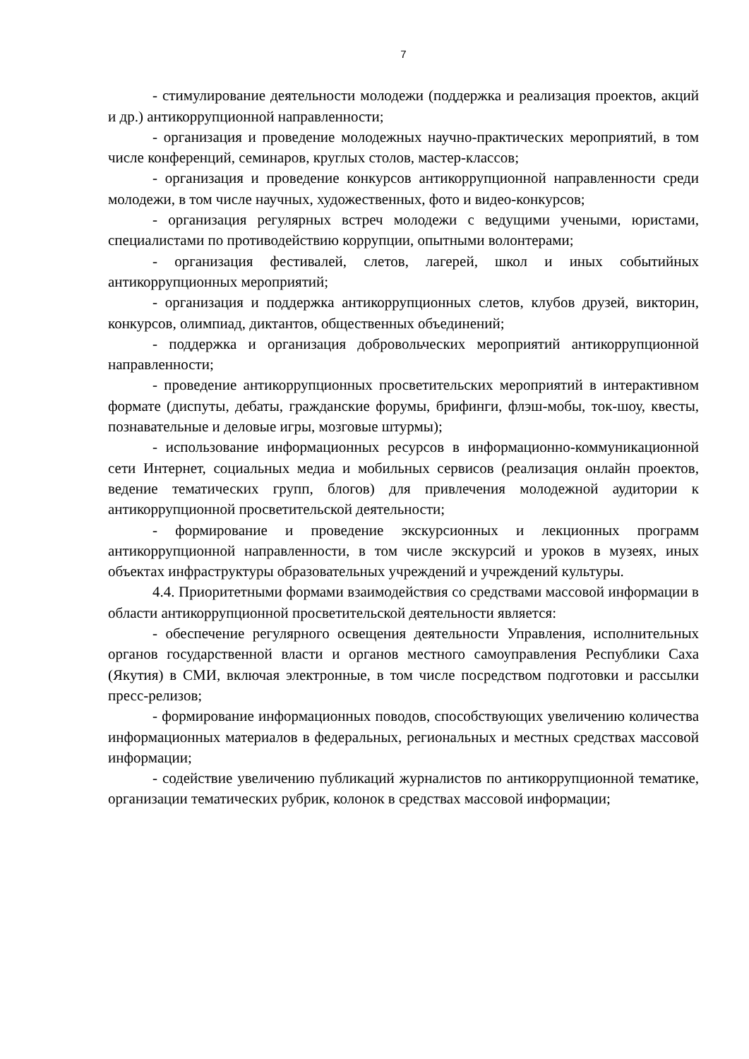7
- стимулирование деятельности молодежи (поддержка и реализация проектов, акций и др.) антикоррупционной направленности;
- организация и проведение молодежных научно-практических мероприятий, в том числе конференций, семинаров, круглых столов, мастер-классов;
- организация и проведение конкурсов антикоррупционной направленности среди молодежи, в том числе научных, художественных, фото и видео-конкурсов;
- организация регулярных встреч молодежи с ведущими учеными, юристами, специалистами по противодействию коррупции, опытными волонтерами;
- организация фестивалей, слетов, лагерей, школ и иных событийных антикоррупционных мероприятий;
- организация и поддержка антикоррупционных слетов, клубов друзей, викторин, конкурсов, олимпиад, диктантов, общественных объединений;
- поддержка и организация добровольческих мероприятий антикоррупционной направленности;
- проведение антикоррупционных просветительских мероприятий в интерактивном формате (диспуты, дебаты, гражданские форумы, брифинги, флэш-мобы, ток-шоу, квесты, познавательные и деловые игры, мозговые штурмы);
- использование информационных ресурсов в информационно-коммуникационной сети Интернет, социальных медиа и мобильных сервисов (реализация онлайн проектов, ведение тематических групп, блогов) для привлечения молодежной аудитории к антикоррупционной просветительской деятельности;
- формирование и проведение экскурсионных и лекционных программ антикоррупционной направленности, в том числе экскурсий и уроков в музеях, иных объектах инфраструктуры образовательных учреждений и учреждений культуры.
4.4. Приоритетными формами взаимодействия со средствами массовой информации в области антикоррупционной просветительской деятельности является:
- обеспечение регулярного освещения деятельности Управления, исполнительных органов государственной власти и органов местного самоуправления Республики Саха (Якутия) в СМИ, включая электронные, в том числе посредством подготовки и рассылки пресс-релизов;
- формирование информационных поводов, способствующих увеличению количества информационных материалов в федеральных, региональных и местных средствах массовой информации;
- содействие увеличению публикаций журналистов по антикоррупционной тематике, организации тематических рубрик, колонок в средствах массовой информации;